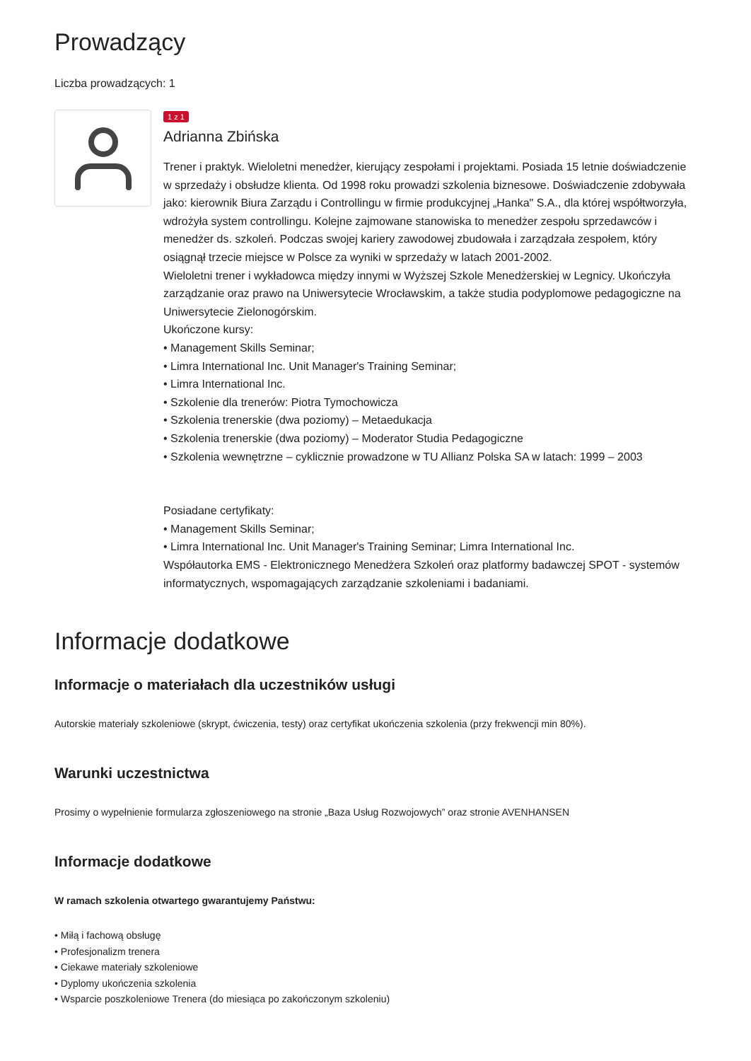Prowadzący
Liczba prowadzących: 1
1 z 1
Adrianna Zbińska
Trener i praktyk. Wieloletni menedżer, kierujący zespołami i projektami. Posiada 15 letnie doświadczenie w sprzedaży i obsłudze klienta. Od 1998 roku prowadzi szkolenia biznesowe. Doświadczenie zdobywała jako: kierownik Biura Zarządu i Controllingu w firmie produkcyjnej „Hanka" S.A., dla której współtworzyła, wdrożyła system controllingu. Kolejne zajmowane stanowiska to menedżer zespołu sprzedawców i menedżer ds. szkoleń. Podczas swojej kariery zawodowej zbudowała i zarządzała zespołem, który osiągnął trzecie miejsce w Polsce za wyniki w sprzedaży w latach 2001-2002.
Wieloletni trener i wykładowca między innymi w Wyższej Szkole Menedżerskiej w Legnicy. Ukończyła zarządzanie oraz prawo na Uniwersytecie Wrocławskim, a także studia podyplomowe pedagogiczne na Uniwersytecie Zielonogórskim.
Ukończone kursy:
• Management Skills Seminar;
• Limra International Inc. Unit Manager's Training Seminar;
• Limra International Inc.
• Szkolenie dla trenerów: Piotra Tymochowicza
• Szkolenia trenerskie (dwa poziomy) – Metaedukacja
• Szkolenia trenerskie (dwa poziomy) – Moderator Studia Pedagogiczne
• Szkolenia wewnętrzne – cyklicznie prowadzone w TU Allianz Polska SA w latach: 1999 – 2003
Posiadane certyfikaty:
• Management Skills Seminar;
• Limra International Inc. Unit Manager's Training Seminar; Limra International Inc.
Współautorka EMS - Elektronicznego Menedżera Szkoleń oraz platformy badawczej SPOT - systemów informatycznych, wspomagających zarządzanie szkoleniami i badaniami.
Informacje dodatkowe
Informacje o materiałach dla uczestników usługi
Autorskie materiały szkoleniowe (skrypt, ćwiczenia, testy) oraz certyfikat ukończenia szkolenia (przy frekwencji min 80%).
Warunki uczestnictwa
Prosimy o wypełnienie formularza zgłoszeniowego na stronie „Baza Usług Rozwojowych” oraz stronie AVENHANSEN
Informacje dodatkowe
W ramach szkolenia otwartego gwarantujemy Państwu:
• Miłą i fachową obsługę
• Profesjonalizm trenera
• Ciekawe materiały szkoleniowe
• Dyplomy ukończenia szkolenia
• Wsparcie poszkoleniowe Trenera (do miesiąca po zakończonym szkoleniu)